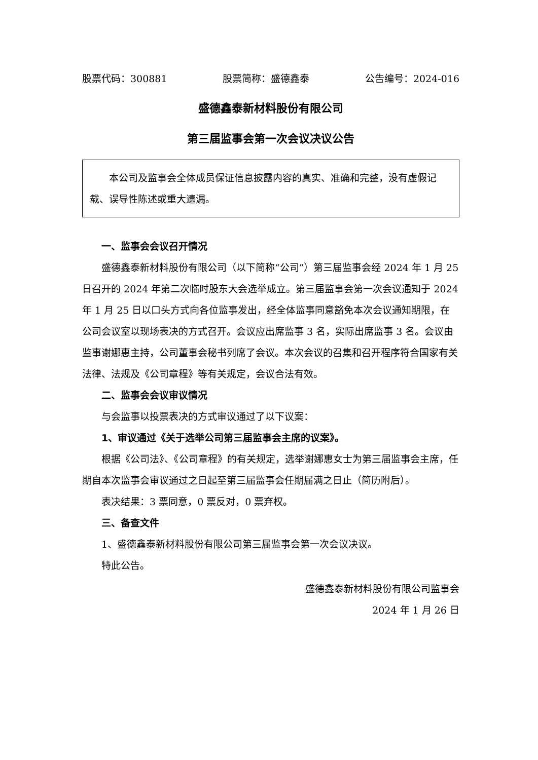股票代码：300881 股票简称：盛德鑫泰 公告编号：2024-016
盛德鑫泰新材料股份有限公司
第三届监事会第一次会议决议公告
本公司及监事会全体成员保证信息披露内容的真实、准确和完整，没有虚假记载、误导性陈述或重大遗漏。
一、监事会会议召开情况
盛德鑫泰新材料股份有限公司（以下简称“公司”）第三届监事会经 2024 年 1 月 25 日召开的 2024 年第二次临时股东大会选举成立。第三届监事会第一次会议通知于 2024 年 1 月 25 日以口头方式向各位监事发出，经全体监事同意豁免本次会议通知期限，在公司会议室以现场表决的方式召开。会议应出席监事 3 名，实际出席监事 3 名。会议由监事谢娜惠主持，公司董事会秘书列席了会议。本次会议的召集和召开程序符合国家有关法律、法规及《公司章程》等有关规定，会议合法有效。
二、监事会会议审议情况
与会监事以投票表决的方式审议通过了以下议案：
1、审议通过《关于选举公司第三届监事会主席的议案》。
根据《公司法》、《公司章程》的有关规定，选举谢娜惠女士为第三届监事会主席，任期自本次监事会审议通过之日起至第三届监事会任期届满之日止（简历附后）。
表决结果：3 票同意，0 票反对，0 票弃权。
三、备查文件
1、盛德鑫泰新材料股份有限公司第三届监事会第一次会议决议。
特此公告。
盛德鑫泰新材料股份有限公司监事会
2024 年 1 月 26 日